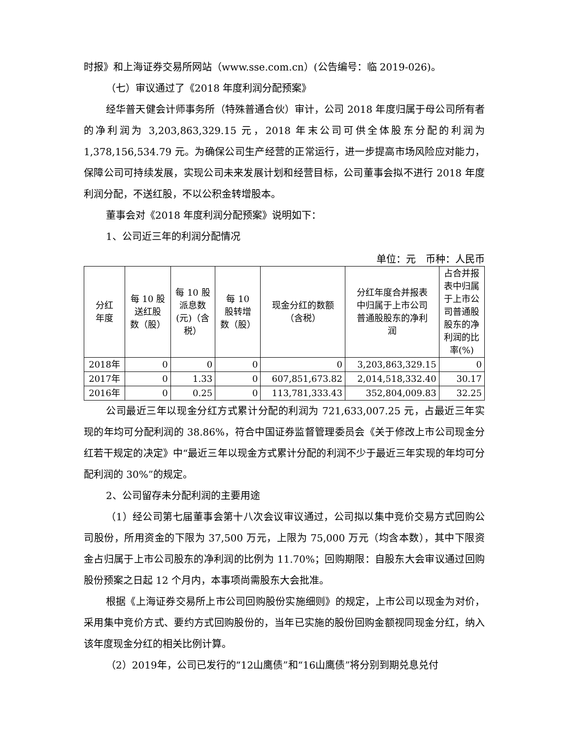时报》和上海证券交易所网站（www.sse.com.cn）(公告编号：临 2019-026)。
（七）审议通过了《2018 年度利润分配预案》
经华普天健会计师事务所（特殊普通合伙）审计，公司 2018 年度归属于母公司所有者的净利润为 3,203,863,329.15 元，2018 年末公司可供全体股东分配的利润为 1,378,156,534.79 元。为确保公司生产经营的正常运行，进一步提高市场风险应对能力，保障公司可持续发展，实现公司未来发展计划和经营目标，公司董事会拟不进行 2018 年度利润分配，不送红股，不以公积金转增股本。
董事会对《2018 年度利润分配预案》说明如下：
1、公司近三年的利润分配情况
单位：元　币种：人民币
| 分红 年度 | 每 10 股 送红股 数（股） | 每 10 股 派息数 (元)（含 税） | 每 10 股转增 数（股） | 现金分红的数额 （含税） | 分红年度合并报表 中归属于上市公司 普通股股东的净利 润 | 占合并报 表中归属 于上市公 司普通股 股东的净 利润的比 率(%) |
| --- | --- | --- | --- | --- | --- | --- |
| 2018年 | 0 | 0 | 0 | 0 | 3,203,863,329.15 | 0 |
| 2017年 | 0 | 1.33 | 0 | 607,851,673.82 | 2,014,518,332.40 | 30.17 |
| 2016年 | 0 | 0.25 | 0 | 113,781,333.43 | 352,804,009.83 | 32.25 |
公司最近三年以现金分红方式累计分配的利润为 721,633,007.25 元，占最近三年实现的年均可分配利润的 38.86%，符合中国证券监督管理委员会《关于修改上市公司现金分红若干规定的决定》中“最近三年以现金方式累计分配的利润不少于最近三年实现的年均可分配利润的 30%”的规定。
2、公司留存未分配利润的主要用途
（1）经公司第七届董事会第十八次会议审议通过，公司拟以集中竞价交易方式回购公司股份，所用资金的下限为 37,500 万元，上限为 75,000 万元（均含本数），其中下限资金占归属于上市公司股东的净利润的比例为 11.70%；回购期限：自股东大会审议通过回购股份预案之日起 12 个月内，本事项尚需股东大会批准。
根据《上海证券交易所上市公司回购股份实施细则》的规定，上市公司以现金为对价，采用集中竞价方式、要约方式回购股份的，当年已实施的股份回购金额视同现金分红，纳入该年度现金分红的相关比例计算。
（2）2019年，公司已发行的“12山鹰债”和“16山鹰债”将分别到期兑息兑付